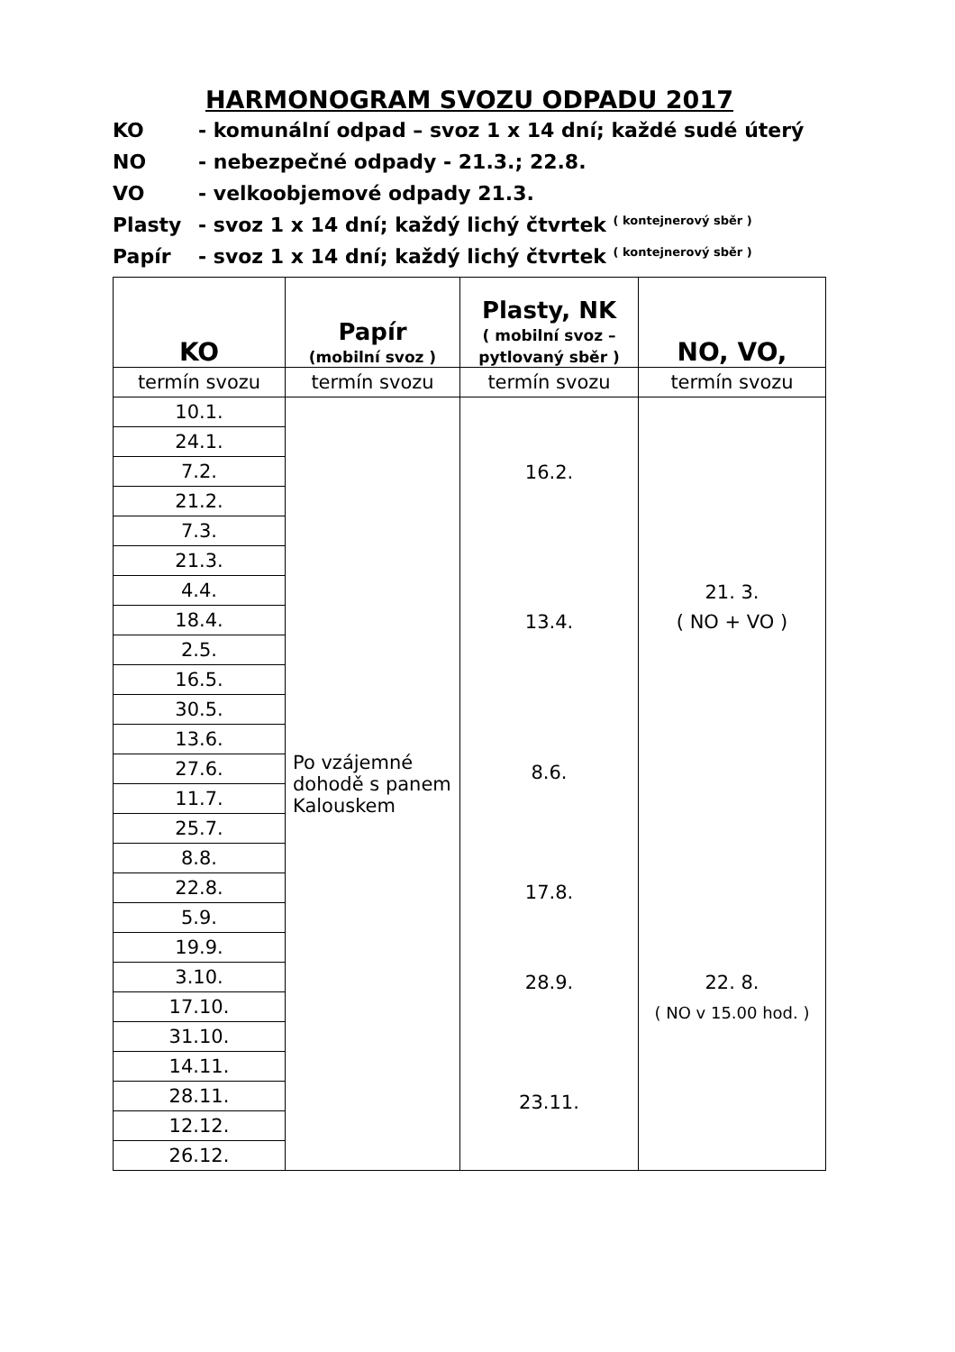HARMONOGRAM SVOZU ODPADU 2017
KO - komunální odpad – svoz 1 x 14 dní; každé sudé úterý
NO - nebezpečné odpady - 21.3.; 22.8.
VO - velkoobjemové odpady 21.3.
Plasty - svoz 1 x 14 dní; každý lichý čtvrtek ( kontejnerový sběr )
Papír - svoz 1 x 14 dní; každý lichý čtvrtek ( kontejnerový sběr )
| KO | Papír (mobilní svoz ) | Plasty, NK ( mobilní svoz – pytlovaný sběr ) | NO, VO, |
| --- | --- | --- | --- |
| termín svozu | termín svozu | termín svozu | termín svozu |
| 10.1. | Po vzájemné dohodě s panem Kalouskem | 16.2. 13.4. 8.6. 17.8. 28.9. 23.11. | 21. 3. ( NO + VO ) 22. 8. ( NO v 15.00 hod. ) |
| 24.1. | | | |
| 7.2. | | | |
| 21.2. | | | |
| 7.3. | | | |
| 21.3. | | | |
| 4.4. | | | |
| 18.4. | | | |
| 2.5. | | | |
| 16.5. | | | |
| 30.5. | | | |
| 13.6. | | | |
| 27.6. | | | |
| 11.7. | | | |
| 25.7. | | | |
| 8.8. | | | |
| 22.8. | | | |
| 5.9. | | | |
| 19.9. | | | |
| 3.10. | | | |
| 17.10. | | | |
| 31.10. | | | |
| 14.11. | | | |
| 28.11. | | | |
| 12.12. | | | |
| 26.12. | | | |